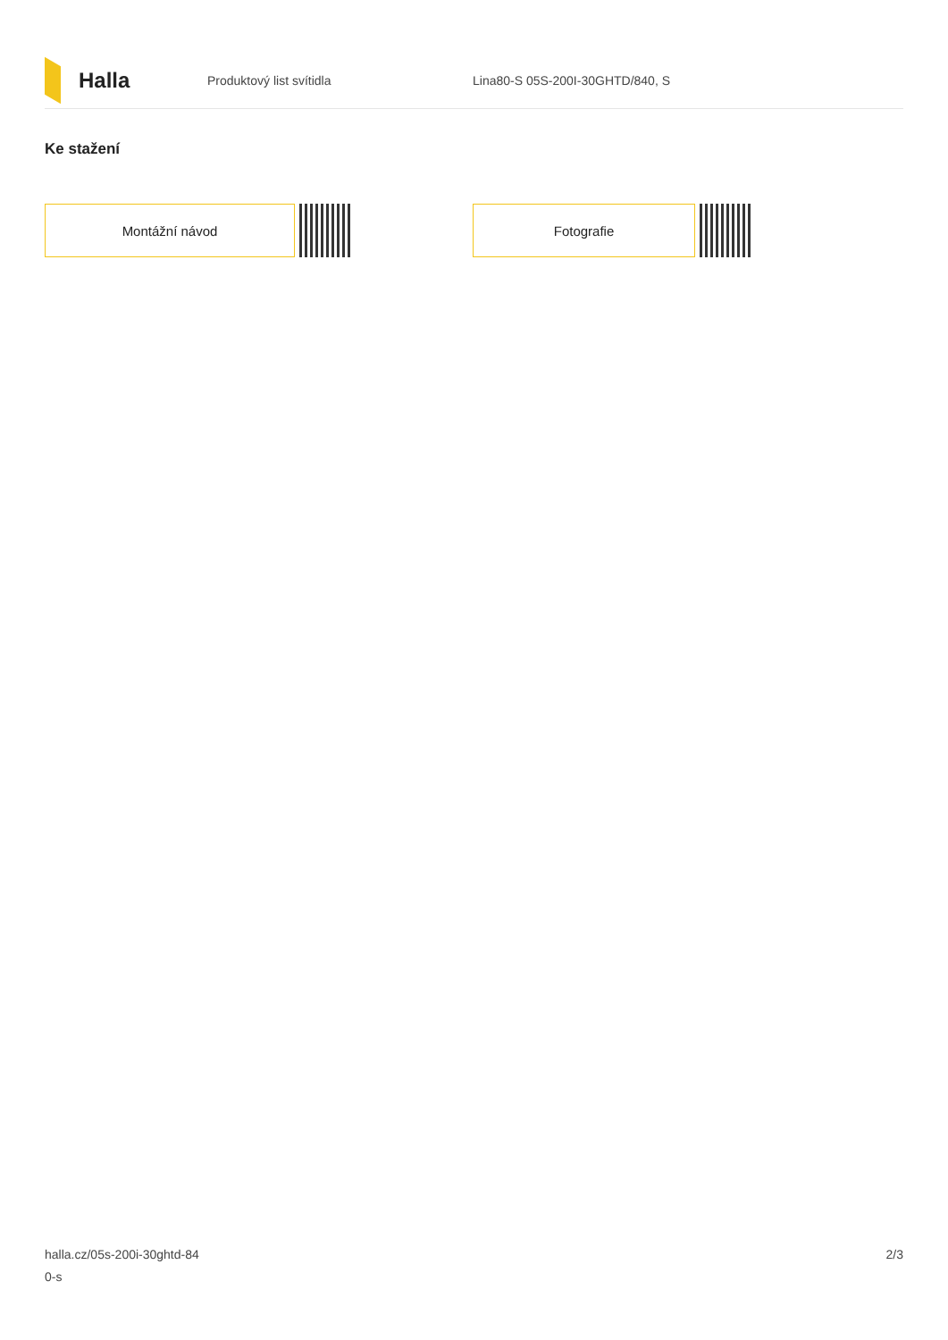Halla
Produktový list svítidla
Lina80-S 05S-200I-30GHTD/840, S
Ke stažení
Montážní návod Fotografie
halla.cz/05s-200i-30ghtd-84
0-s
2/3